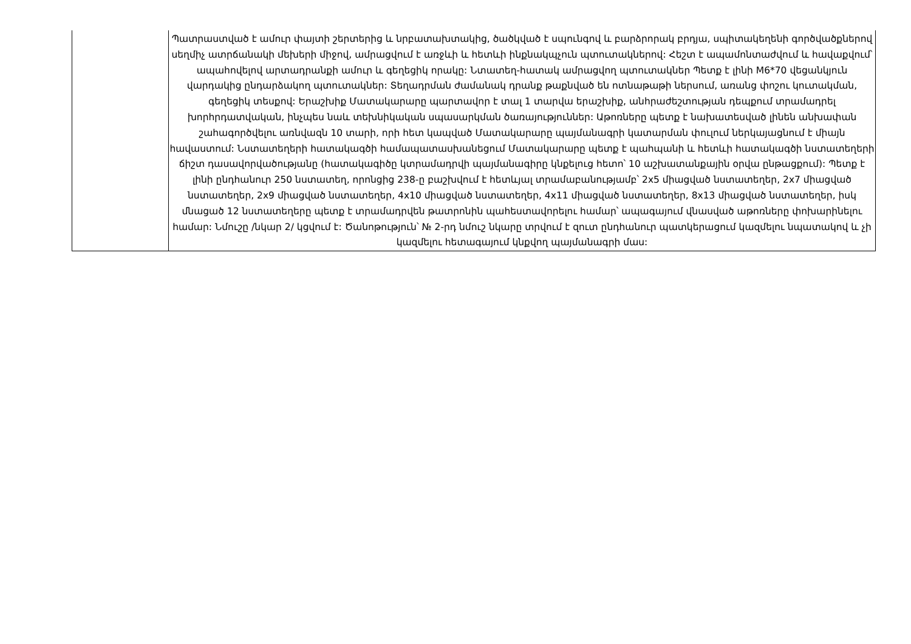| | Պատրաստված է ամուր փայտի շերտերից և նրբատախտակից, ծածկված է սպունգով և բարձրորակ բրդյա, սպիտակեղենի գործվածքներով սեղմիչ ատրճանակի մեխերի միջով, ամրացվում է առջևի և հետևի ինքնակպչուն պտուտակներով: Հեշտ է ապամոնտաժվում և հավաքվում՝ ապահովելով արտադրանքի ամուր և գեղեցիկ որակը: Նտատեղ-հատակ ամրացվող պտուտակներ Պետք է լինի M6*70 վեցանկյուն վարդակից ընդարձակող պտուտակներ: Տեղադրման ժամանակ դրանք թաքնված են ոտնաթաթի ներսում, առանց փոշու կուտակման, գեղեցիկ տեսքով: Երաշխիք Մատակարարը պարտավոր է տալ 1 տարվա երաշխիք, անհրաժեշտության դեպքում տրամադրել խորհրդատվական, ինչպես նաև տեխնիկական սպասարկման ծառայություններ: Աթոռները պետք է նախատեսված լինեն անխափան շահագործվելու առնվազն 10 տարի, որի հետ կապված Մատակարարը պայմանագրի կատարման փուլում ներկայացնում է միայն հավաստում: Նստատեղերի հատակագծի համապատասխանեցում Մատակարարը պետք է պահպանի և հետևի հատակագծի նստատեղերի ճիշտ դասավորվածությանը (հատակագիծը կտրամադրվի պայմանագիրը կնքելուց հետո՝ 10 աշխատանքային օրվա ընթացքում): Պետք է լինի ընդհանուր 250 նստատեղ, որոնցից 238-ը բաշխվում է հետևյալ տրամաբանությամբ՝ 2x5 միացված նստատեղեր, 2x7 միացված նստատեղեր, 2x9 միացված նստատեղեր, 4x10 միացված նստատեղեր, 4x11 միացված նստատեղեր, 8x13 միացված նստատեղեր, իսկ մնացած 12 նստատեղերը պետք է տրամադրվեն թատրոնին պահեստավորելու համար՝ ապագայում վնասված աթոռները փոխարինելու համար: Նմուշը /նկար 2/ կցվում է: Ծանոթություն՝ № 2-րդ նմուշ նկարը տրվում է զուտ ընդհանուր պատկերացում կազմելու նպատակով և չի կազմելու հետագայում կնքվող պայմանագրի մաս: |